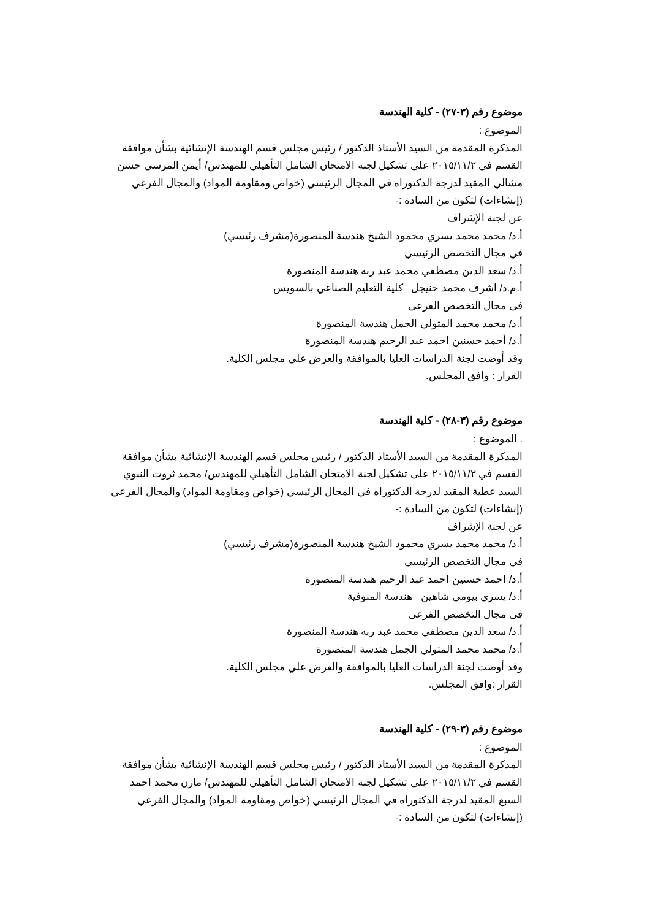موضوع رقم (٣-٢٧) - كلية الهندسة
الموضوع :
المذكرة المقدمة من السيد الأستاذ الدكتور / رئيس مجلس قسم الهندسة الإنشائية بشأن موافقة القسم في ٢٠١٥/١١/٢ على تشكيل لجنة الامتحان الشامل التأهيلي للمهندس/ أيمن المرسي حسن مشالي المقيد لدرجة الدكتوراه في المجال الرئيسي (خواص ومقاومة المواد) والمجال الفرعي (إنشاءات) لتكون من السادة :-
عن لجنة الإشراف
أ.د/ محمد محمد يسري محمود الشيخ هندسة المنصورة(مشرف رئيسي)
في مجال التخصص الرئيسي
أ.د/ سعد الدين مصطفي محمد عبد ربه هندسة المنصورة
أ.م.د/ اشرف محمد حنيجل كلية التعليم الصناعي بالسويس
فى مجال التخصص الفرعى
أ.د/ محمد محمد المتولي الجمل هندسة المنصورة
أ.د/ أحمد حسنين احمد عبد الرحيم هندسة المنصورة
وقد أوصت لجنة الدراسات العليا بالموافقة والعرض علي مجلس الكلية.
القرار : وافق المجلس.
موضوع رقم (٣-٢٨) - كلية الهندسة
. الموضوع :
المذكرة المقدمة من السيد الأستاذ الدكتور / رئيس مجلس قسم الهندسة الإنشائية بشأن موافقة القسم في ٢٠١٥/١١/٢ على تشكيل لجنة الامتحان الشامل التأهيلي للمهندس/ محمد ثروت النبوي السيد عطية المقيد لدرجة الدكتوراه في المجال الرئيسي (خواص ومقاومة المواد) والمجال الفرعي (إنشاءات) لتكون من السادة :-
عن لجنة الإشراف
أ.د/ محمد محمد يسري محمود الشيخ هندسة المنصورة(مشرف رئيسي)
في مجال التخصص الرئيسي
أ.د/ احمد حسنين احمد عبد الرحيم هندسة المنصورة
أ.د/ يسري بيومي شاهين هندسة المنوفية
فى مجال التخصص الفرعى
أ.د/ سعد الدين مصطفي محمد عبد ربه هندسة المنصورة
أ.د/ محمد محمد المتولي الجمل هندسة المنصورة
وقد أوصت لجنة الدراسات العليا بالموافقة والعرض علي مجلس الكلية.
القرار :وافق المجلس.
موضوع رقم (٣-٢٩) - كلية الهندسة
الموضوع :
المذكرة المقدمة من السيد الأستاذ الدكتور / رئيس مجلس قسم الهندسة الإنشائية بشأن موافقة القسم في ٢٠١٥/١١/٢ على تشكيل لجنة الامتحان الشامل التأهيلي للمهندس/ مازن محمد احمد السبع المقيد لدرجة الدكتوراه في المجال الرئيسي (خواص ومقاومة المواد) والمجال الفرعي (إنشاءات) لتكون من السادة :-